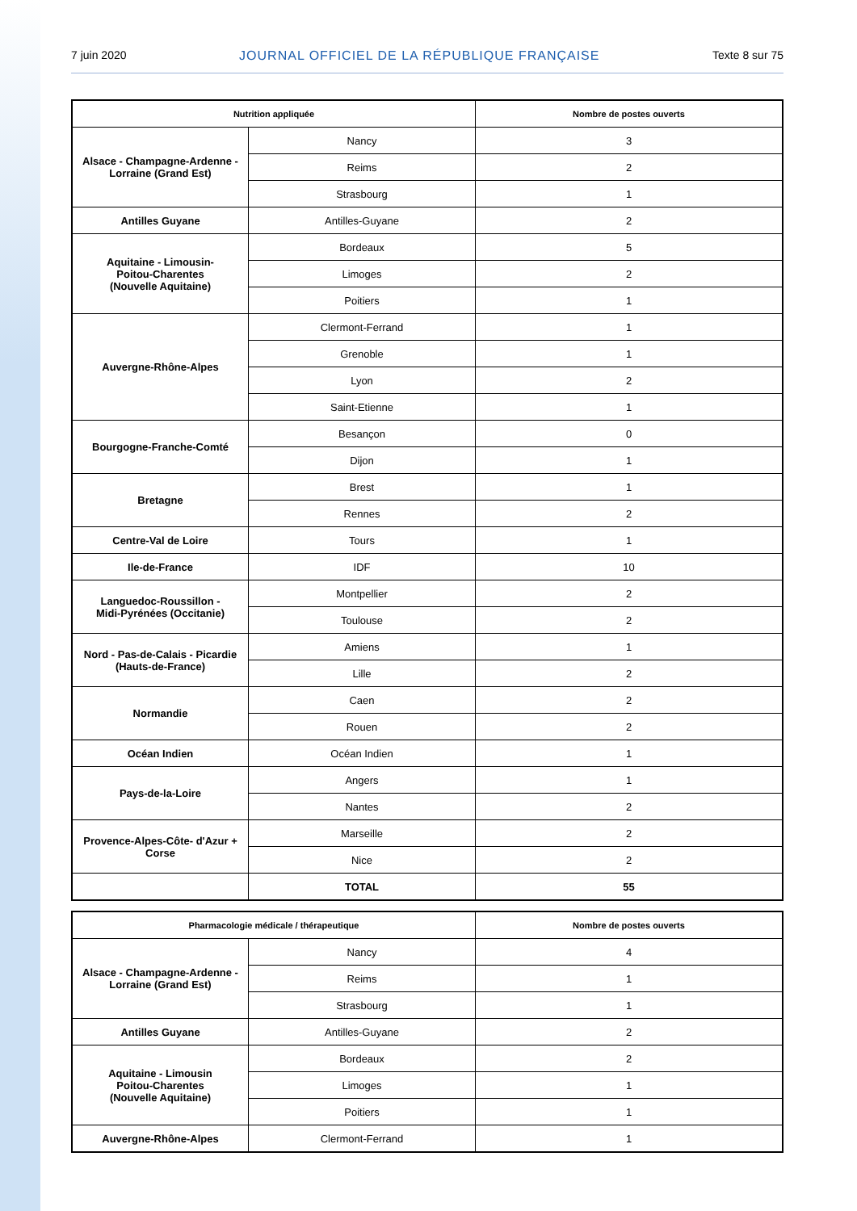7 juin 2020 JOURNAL OFFICIEL DE LA RÉPUBLIQUE FRANÇAISE Texte 8 sur 75
| Nutrition appliquée | | Nombre de postes ouverts |
| --- | --- | --- |
| Alsace - Champagne-Ardenne - Lorraine (Grand Est) | Nancy | 3 |
| | Reims | 2 |
| | Strasbourg | 1 |
| Antilles Guyane | Antilles-Guyane | 2 |
| Aquitaine - Limousin- Poitou-Charentes (Nouvelle Aquitaine) | Bordeaux | 5 |
| | Limoges | 2 |
| | Poitiers | 1 |
| Auvergne-Rhône-Alpes | Clermont-Ferrand | 1 |
| | Grenoble | 1 |
| | Lyon | 2 |
| | Saint-Etienne | 1 |
| Bourgogne-Franche-Comté | Besançon | 0 |
| | Dijon | 1 |
| Bretagne | Brest | 1 |
| | Rennes | 2 |
| Centre-Val de Loire | Tours | 1 |
| Ile-de-France | IDF | 10 |
| Languedoc-Roussillon - Midi-Pyrénées (Occitanie) | Montpellier | 2 |
| | Toulouse | 2 |
| Nord - Pas-de-Calais - Picardie (Hauts-de-France) | Amiens | 1 |
| | Lille | 2 |
| Normandie | Caen | 2 |
| | Rouen | 2 |
| Océan Indien | Océan Indien | 1 |
| Pays-de-la-Loire | Angers | 1 |
| | Nantes | 2 |
| Provence-Alpes-Côte- d'Azur + Corse | Marseille | 2 |
| | Nice | 2 |
| | TOTAL | 55 |
| Pharmacologie médicale / thérapeutique | | Nombre de postes ouverts |
| --- | --- | --- |
| Alsace - Champagne-Ardenne - Lorraine (Grand Est) | Nancy | 4 |
| | Reims | 1 |
| | Strasbourg | 1 |
| Antilles Guyane | Antilles-Guyane | 2 |
| Aquitaine - Limousin Poitou-Charentes (Nouvelle Aquitaine) | Bordeaux | 2 |
| | Limoges | 1 |
| | Poitiers | 1 |
| Auvergne-Rhône-Alpes | Clermont-Ferrand | 1 |